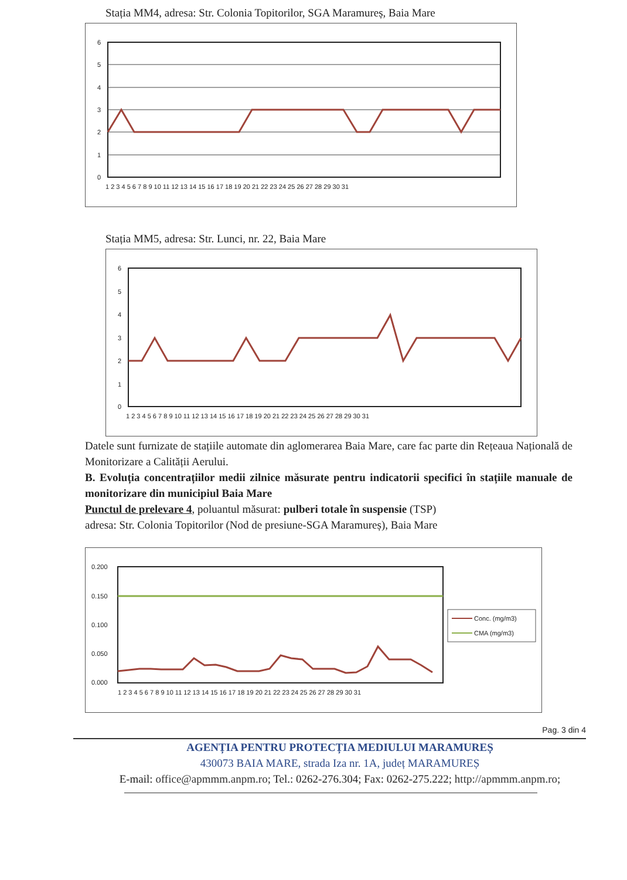Stația MM4, adresa: Str. Colonia Topitorilor, SGA Maramureș, Baia Mare
6
5
4
3
2
1
0
1 2 3 4 5 6 7 8 9 10 11 12 13 14 15 16 17 18 19 20 21 22 23 24 25 26 27 28 29 30 31
Stația MM5, adresa: Str. Lunci, nr. 22, Baia Mare
6
5
4
3
2
1
0
1 2 3 4 5 6 7 8 9 10 11 12 13 14 15 16 17 18 19 20 21 22 23 24 25 26 27 28 29 30 31
Datele sunt furnizate de stațiile automate din aglomerarea Baia Mare, care fac parte din Rețeaua Națională de Monitorizare a Calității Aerului.
B. Evoluția concentrațiilor medii zilnice măsurate pentru indicatorii specifici în stațiile manuale de monitorizare din municipiul Baia Mare
Punctul de prelevare 4, poluantul măsurat: pulberi totale în suspensie (TSP)
adresa: Str. Colonia Topitorilor (Nod de presiune-SGA Maramureș), Baia Mare
0.200
0.150
0.100
0.050
0.000
1 2 3 4 5 6 7 8 9 10 11 12 13 14 15 16 17 18 19 20 21 22 23 24 25 26 27 28 29 30 31
Conc. (mg/m3)
CMA (mg/m3)
Pag. 3 din 4
AGENȚIA PENTRU PROTECȚIA MEDIULUI MARAMUREȘ
430073 BAIA MARE, strada Iza nr. 1A, județ MARAMUREȘ
E-mail: office@apmmm.anpm.ro; Tel.: 0262-276.304; Fax: 0262-275.222; http://apmmm.anpm.ro;